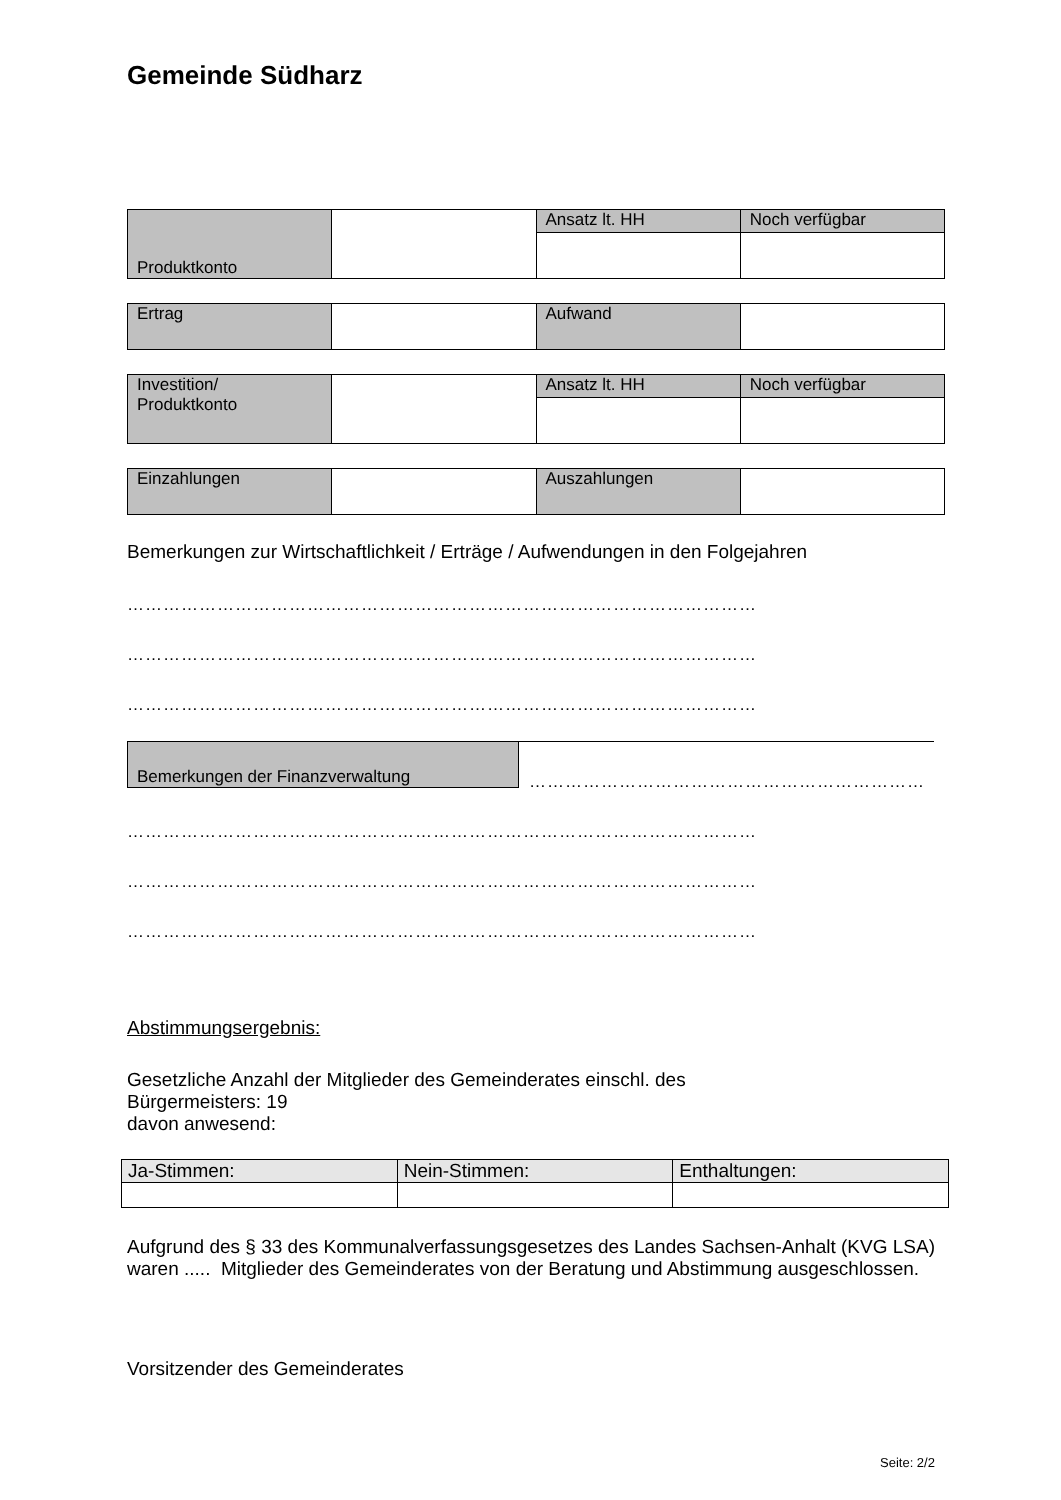Gemeinde Südharz
| Produktkonto | | Ansatz lt. HH | Noch verfügbar |
| Ertrag | | Aufwand | |
| Investition/ Produktkonto | | Ansatz lt. HH | Noch verfügbar |
| Einzahlungen | | Auszahlungen | |
Bemerkungen zur Wirtschaftlichkeit / Erträge / Aufwendungen in den Folgejahren
……………………………………………………………………………………………
……………………………………………………………………………………………
……………………………………………………………………………………………
Bemerkungen der Finanzverwaltung
…………………………………………………………
……………………………………………………………………………………………
……………………………………………………………………………………………
……………………………………………………………………………………………
Abstimmungsergebnis:
Gesetzliche Anzahl der Mitglieder des Gemeinderates einschl. des
Bürgermeisters: 19
davon anwesend:
| Ja-Stimmen: | Nein-Stimmen: | Enthaltungen: |
Aufgrund des § 33 des Kommunalverfassungsgesetzes des Landes Sachsen-Anhalt (KVG LSA) waren ..... Mitglieder des Gemeinderates von der Beratung und Abstimmung ausgeschlossen.
Vorsitzender des Gemeinderates
Seite: 2/2